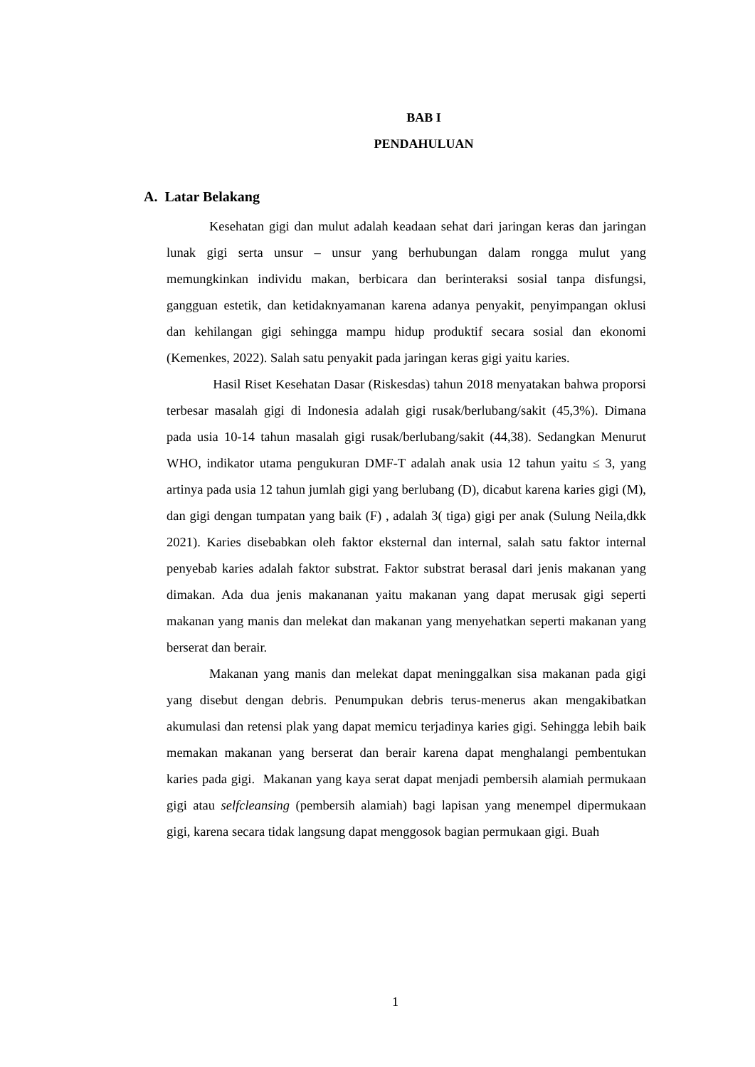BAB I
PENDAHULUAN
A. Latar Belakang
Kesehatan gigi dan mulut adalah keadaan sehat dari jaringan keras dan jaringan lunak gigi serta unsur – unsur yang berhubungan dalam rongga mulut yang memungkinkan individu makan, berbicara dan berinteraksi sosial tanpa disfungsi, gangguan estetik, dan ketidaknyamanan karena adanya penyakit, penyimpangan oklusi dan kehilangan gigi sehingga mampu hidup produktif secara sosial dan ekonomi (Kemenkes, 2022). Salah satu penyakit pada jaringan keras gigi yaitu karies.
Hasil Riset Kesehatan Dasar (Riskesdas) tahun 2018 menyatakan bahwa proporsi terbesar masalah gigi di Indonesia adalah gigi rusak/berlubang/sakit (45,3%). Dimana pada usia 10-14 tahun masalah gigi rusak/berlubang/sakit (44,38). Sedangkan Menurut WHO, indikator utama pengukuran DMF-T adalah anak usia 12 tahun yaitu ≤ 3, yang artinya pada usia 12 tahun jumlah gigi yang berlubang (D), dicabut karena karies gigi (M), dan gigi dengan tumpatan yang baik (F) , adalah 3( tiga) gigi per anak (Sulung Neila,dkk 2021). Karies disebabkan oleh faktor eksternal dan internal, salah satu faktor internal penyebab karies adalah faktor substrat. Faktor substrat berasal dari jenis makanan yang dimakan. Ada dua jenis makananan yaitu makanan yang dapat merusak gigi seperti makanan yang manis dan melekat dan makanan yang menyehatkan seperti makanan yang berserat dan berair.
Makanan yang manis dan melekat dapat meninggalkan sisa makanan pada gigi yang disebut dengan debris. Penumpukan debris terus-menerus akan mengakibatkan akumulasi dan retensi plak yang dapat memicu terjadinya karies gigi. Sehingga lebih baik memakan makanan yang berserat dan berair karena dapat menghalangi pembentukan karies pada gigi. Makanan yang kaya serat dapat menjadi pembersih alamiah permukaan gigi atau selfcleansing (pembersih alamiah) bagi lapisan yang menempel dipermukaan gigi, karena secara tidak langsung dapat menggosok bagian permukaan gigi. Buah
1